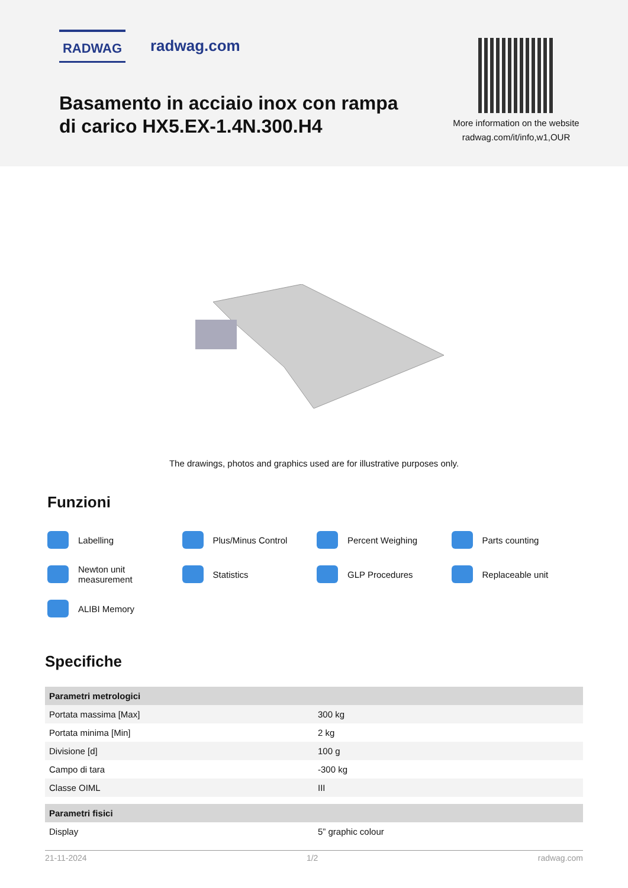RADWAG radwag.com
Basamento in acciaio inox con rampa di carico HX5.EX-1.4N.300.H4
More information on the website
radwag.com/it/info,w1,OUR
The drawings, photos and graphics used are for illustrative purposes only.
Funzioni
Labelling
Plus/Minus Control
Percent Weighing
Parts counting
Newton unit
measurement
Statistics
GLP Procedures
Replaceable unit
ALIBI Memory
Specifiche
| Parametri metrologici | |
| --- | --- |
| Portata massima [Max] | 300 kg |
| Portata minima [Min] | 2 kg |
| Divisione [d] | 100 g |
| Campo di tara | -300 kg |
| Classe OIML | III |
| Parametri fisici | |
| Display | 5” graphic colour |
21-11-2024 1/2 radwag.com